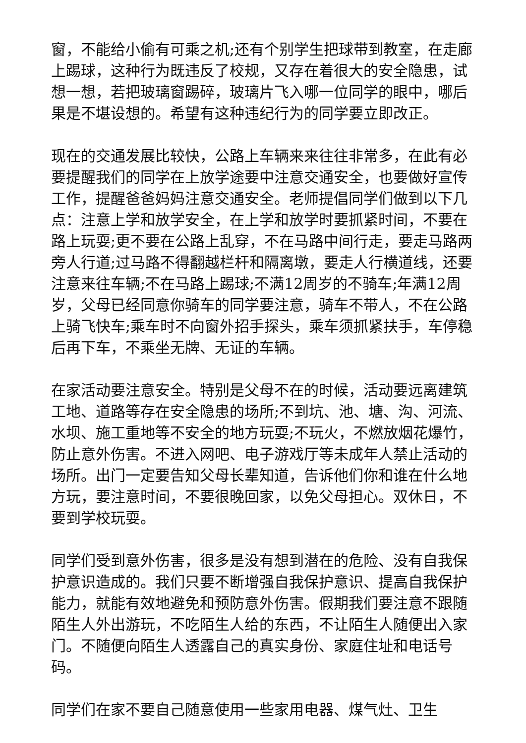窗，不能给小偷有可乘之机;还有个别学生把球带到教室，在走廊上踢球，这种行为既违反了校规，又存在着很大的安全隐患，试想一想，若把玻璃窗踢碎，玻璃片飞入哪一位同学的眼中，哪后果是不堪设想的。希望有这种违纪行为的同学要立即改正。
现在的交通发展比较快，公路上车辆来来往往非常多，在此有必要提醒我们的同学在上放学途要中注意交通安全，也要做好宣传工作，提醒爸爸妈妈注意交通安全。老师提倡同学们做到以下几点：注意上学和放学安全，在上学和放学时要抓紧时间，不要在路上玩耍;更不要在公路上乱穿，不在马路中间行走，要走马路两旁人行道;过马路不得翻越栏杆和隔离墩，要走人行横道线，还要注意来往车辆;不在马路上踢球;不满12周岁的不骑车;年满12周岁，父母已经同意你骑车的同学要注意，骑车不带人，不在公路上骑飞快车;乘车时不向窗外招手探头，乘车须抓紧扶手，车停稳后再下车，不乘坐无牌、无证的车辆。
在家活动要注意安全。特别是父母不在的时候，活动要远离建筑工地、道路等存在安全隐患的场所;不到坑、池、塘、沟、河流、水坝、施工重地等不安全的地方玩耍;不玩火，不燃放烟花爆竹，防止意外伤害。不进入网吧、电子游戏厅等未成年人禁止活动的场所。出门一定要告知父母长辈知道，告诉他们你和谁在什么地方玩，要注意时间，不要很晚回家，以免父母担心。双休日，不要到学校玩耍。
同学们受到意外伤害，很多是没有想到潜在的危险、没有自我保护意识造成的。我们只要不断增强自我保护意识、提高自我保护能力，就能有效地避免和预防意外伤害。假期我们要注意不跟随陌生人外出游玩，不吃陌生人给的东西，不让陌生人随便出入家门。不随便向陌生人透露自己的真实身份、家庭住址和电话号码。
同学们在家不要自己随意使用一些家用电器、煤气灶、卫生